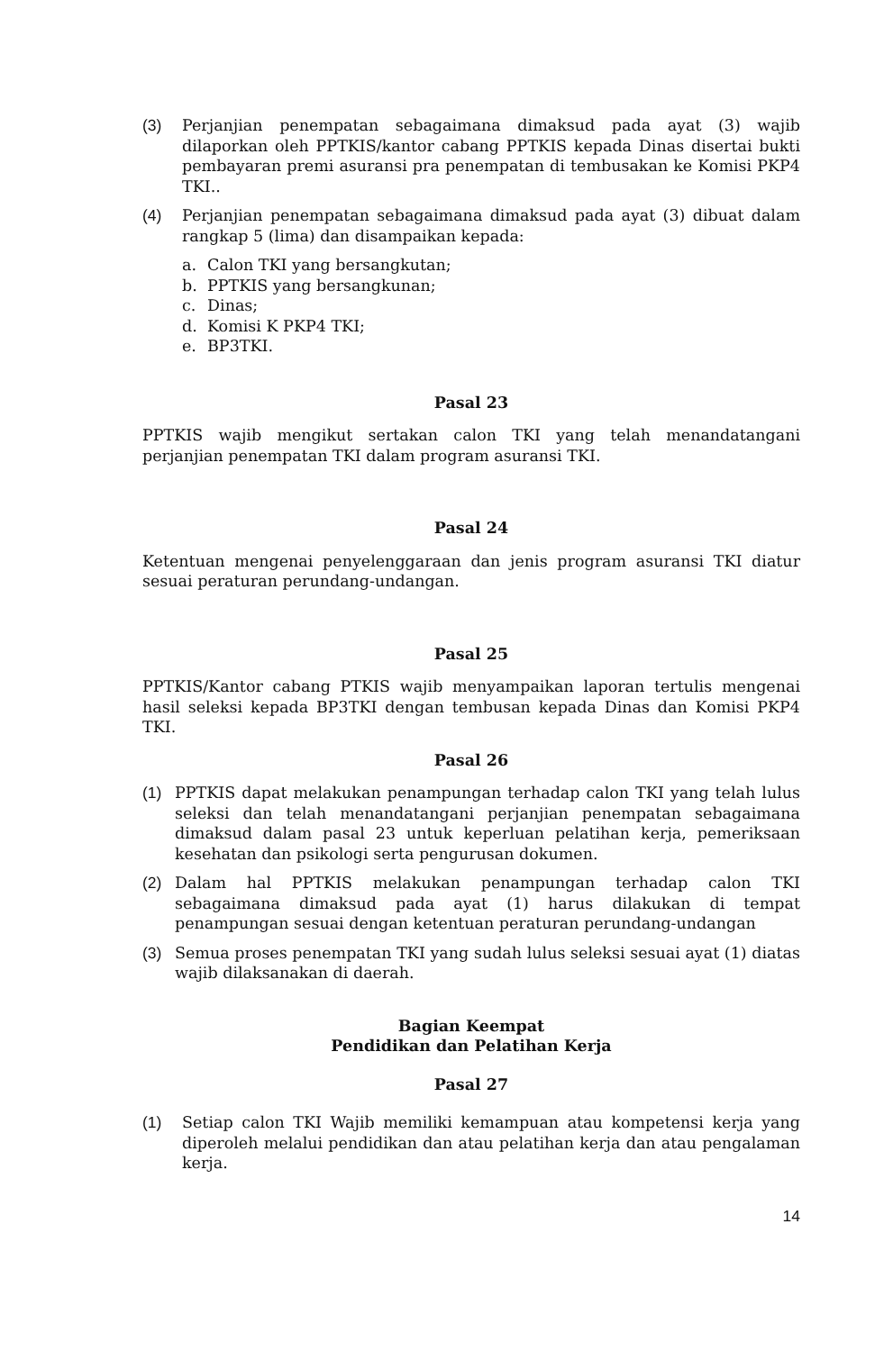(3) Perjanjian penempatan sebagaimana dimaksud pada ayat (3) wajib dilaporkan oleh PPTKIS/kantor cabang PPTKIS kepada Dinas disertai bukti pembayaran premi asuransi pra penempatan di tembusakan ke Komisi PKP4 TKI..
(4) Perjanjian penempatan sebagaimana dimaksud pada ayat (3) dibuat dalam rangkap 5 (lima) dan disampaikan kepada:
a. Calon TKI yang bersangkutan;
b. PPTKIS yang bersangkunan;
c. Dinas;
d. Komisi K PKP4 TKI;
e. BP3TKI.
Pasal 23
PPTKIS wajib mengikut sertakan calon TKI yang telah menandatangani perjanjian penempatan TKI dalam program asuransi TKI.
Pasal 24
Ketentuan mengenai penyelenggaraan dan jenis program asuransi TKI diatur sesuai peraturan perundang-undangan.
Pasal 25
PPTKIS/Kantor cabang PTKIS wajib menyampaikan laporan tertulis mengenai hasil seleksi kepada BP3TKI dengan tembusan kepada Dinas dan Komisi PKP4 TKI.
Pasal 26
(1) PPTKIS dapat melakukan penampungan terhadap calon TKI yang telah lulus seleksi dan telah menandatangani perjanjian penempatan sebagaimana dimaksud dalam pasal 23 untuk keperluan pelatihan kerja, pemeriksaan kesehatan dan psikologi serta pengurusan dokumen.
(2) Dalam hal PPTKIS melakukan penampungan terhadap calon TKI sebagaimana dimaksud pada ayat (1) harus dilakukan di tempat penampungan sesuai dengan ketentuan peraturan perundang-undangan
(3) Semua proses penempatan TKI yang sudah lulus seleksi sesuai ayat (1) diatas wajib dilaksanakan di daerah.
Bagian Keempat
Pendidikan dan Pelatihan Kerja
Pasal 27
(1) Setiap calon TKI Wajib memiliki kemampuan atau kompetensi kerja yang diperoleh melalui pendidikan dan atau pelatihan kerja dan atau pengalaman kerja.
14